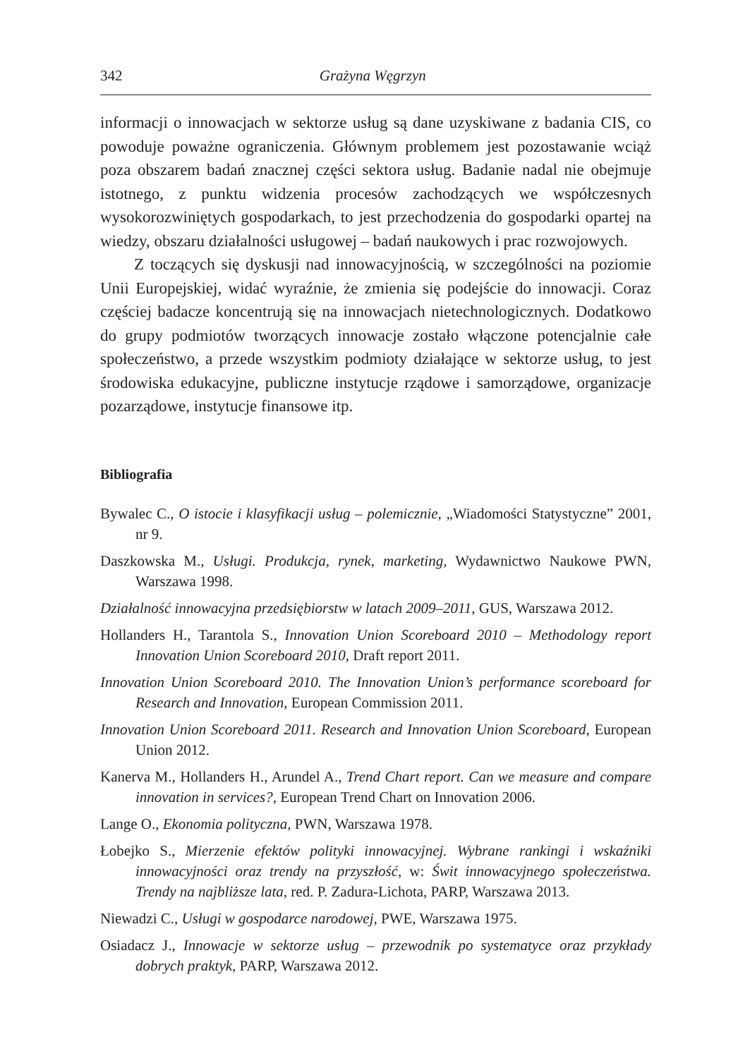342 Grażyna Węgrzyn
informacji o innowacjach w sektorze usług są dane uzyskiwane z badania CIS, co powoduje poważne ograniczenia. Głównym problemem jest pozostawanie wciąż poza obszarem badań znacznej części sektora usług. Badanie nadal nie obejmuje istotnego, z punktu widzenia procesów zachodzących we współczesnych wysokorozwiniętych gospodarkach, to jest przechodzenia do gospodarki opartej na wiedzy, obszaru działalności usługowej – badań naukowych i prac rozwojowych.
Z toczących się dyskusji nad innowacyjnością, w szczególności na poziomie Unii Europejskiej, widać wyraźnie, że zmienia się podejście do innowacji. Coraz częściej badacze koncentrują się na innowacjach nietechnologicznych. Dodatkowo do grupy podmiotów tworzących innowacje zostało włączone potencjalnie całe społeczeństwo, a przede wszystkim podmioty działające w sektorze usług, to jest środowiska edukacyjne, publiczne instytucje rządowe i samorządowe, organizacje pozarządowe, instytucje finansowe itp.
Bibliografia
Bywalec C., O istocie i klasyfikacji usług – polemicznie, „Wiadomości Statystyczne” 2001, nr 9.
Daszkowska M., Usługi. Produkcja, rynek, marketing, Wydawnictwo Naukowe PWN, Warszawa 1998.
Działalność innowacyjna przedsiębiorstw w latach 2009–2011, GUS, Warszawa 2012.
Hollanders H., Tarantola S., Innovation Union Scoreboard 2010 – Methodology report Innovation Union Scoreboard 2010, Draft report 2011.
Innovation Union Scoreboard 2010. The Innovation Union’s performance scoreboard for Research and Innovation, European Commission 2011.
Innovation Union Scoreboard 2011. Research and Innovation Union Scoreboard, European Union 2012.
Kanerva M., Hollanders H., Arundel A., Trend Chart report. Can we measure and compare innovation in services?, European Trend Chart on Innovation 2006.
Lange O., Ekonomia polityczna, PWN, Warszawa 1978.
Łobejko S., Mierzenie efektów polityki innowacyjnej. Wybrane rankingi i wskaźniki innowacyjności oraz trendy na przyszłość, w: Świt innowacyjnego społeczeństwa. Trendy na najbliższe lata, red. P. Zadura-Lichota, PARP, Warszawa 2013.
Niewadzi C., Usługi w gospodarce narodowej, PWE, Warszawa 1975.
Osiadacz J., Innowacje w sektorze usług – przewodnik po systematyce oraz przykłady dobrych praktyk, PARP, Warszawa 2012.